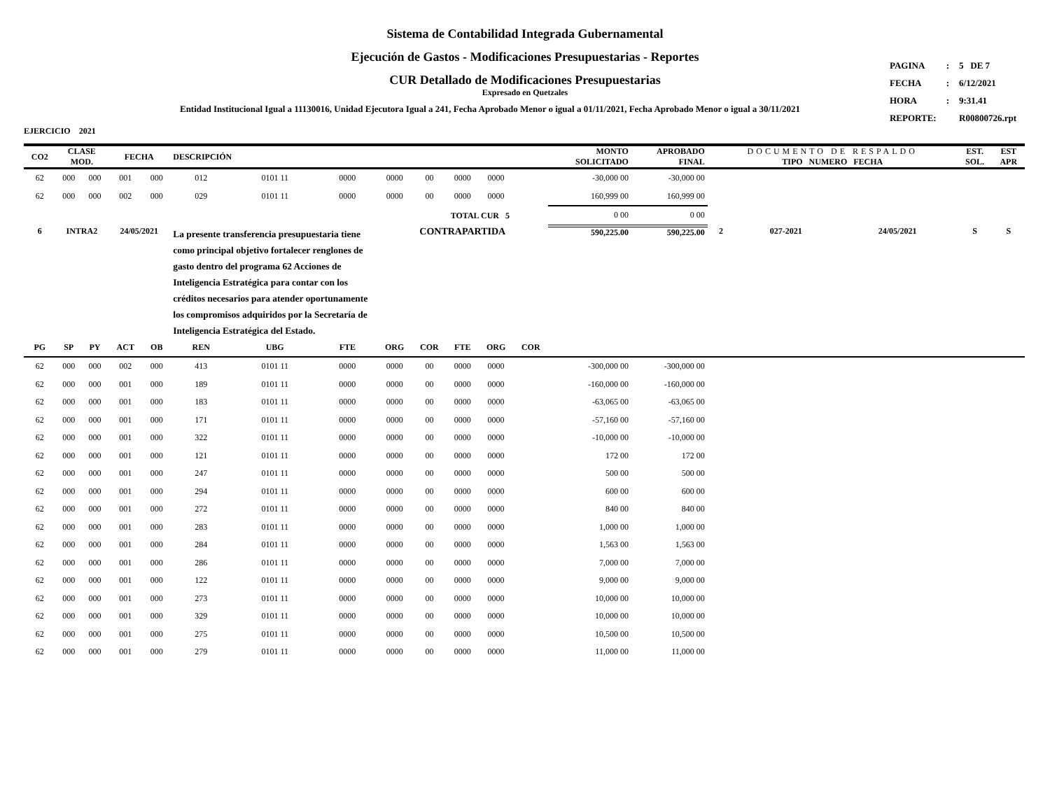Sistema de Contabilidad Integrada Gubernamental
Ejecución de Gastos - Modificaciones Presupuestarias - Reportes
CUR Detallado de Modificaciones Presupuestarias
Expresado en Quetzales
Entidad Institucional Igual a 11130016, Unidad Ejecutora Igual a 241, Fecha Aprobado Menor o igual a 01/11/2021, Fecha Aprobado Menor o igual a 30/11/2021
| PAGINA | : | 5 DE 7 |
| FECHA | : | 6/12/2021 |
| HORA | : | 9:31.41 |
| REPORTE: | | R00800726.rpt |
EJERCICIO 2021
| CO2 | CLASE MOD. | | FECHA | | DESCRIPCIÓN | | | | | | | | MONTO SOLICITADO | APROBADO FINAL | DOCUMENTO DE RESPALDO TIPO NUMERO FECHA | | | EST. SOL. | EST APR |
| --- | --- | --- | --- | --- | --- | --- | --- | --- | --- | --- | --- | --- | --- | --- | --- | --- | --- | --- | --- |
| 62 | 000 | 000 | 001 | 000 | 012 | 0101 11 | 0000 | 0000 | 00 | 0000 | 0000 | | -30,000 00 | -30,000 00 | | | | | |
| 62 | 000 | 000 | 002 | 000 | 029 | 0101 11 | 0000 | 0000 | 00 | 0000 | 0000 | | 160,999 00 | 160,999 00 | | | | | |
| | | | | | | | | | TOTAL CUR 5 | | | | 0 00 | 0 00 | | | | | |
| 6 | INTRA2 | | 24/05/2021 | | La presente transferencia presupuestaria tiene como principal objetivo fortalecer renglones de gasto dentro del programa 62 Acciones de Inteligencia Estratégica para contar con los créditos necesarios para atender oportunamente los compromisos adquiridos por la Secretaría de Inteligencia Estratégica del Estado. | | | CONTRAPARTIDA | | | | | 590,225.00 | 590,225.00 | 2 | 027-2021 | 24/05/2021 | S | S |
| PG | SP | PY | ACT | OB | REN | UBG | FTE | ORG | COR | FTE | ORG | COR | | | | | | | |
| 62 | 000 | 000 | 002 | 000 | 413 | 0101 11 | 0000 | 0000 | 00 | 0000 | 0000 | | -300,000 00 | -300,000 00 | | | | | |
| 62 | 000 | 000 | 001 | 000 | 189 | 0101 11 | 0000 | 0000 | 00 | 0000 | 0000 | | -160,000 00 | -160,000 00 | | | | | |
| 62 | 000 | 000 | 001 | 000 | 183 | 0101 11 | 0000 | 0000 | 00 | 0000 | 0000 | | -63,065 00 | -63,065 00 | | | | | |
| 62 | 000 | 000 | 001 | 000 | 171 | 0101 11 | 0000 | 0000 | 00 | 0000 | 0000 | | -57,160 00 | -57,160 00 | | | | | |
| 62 | 000 | 000 | 001 | 000 | 322 | 0101 11 | 0000 | 0000 | 00 | 0000 | 0000 | | -10,000 00 | -10,000 00 | | | | | |
| 62 | 000 | 000 | 001 | 000 | 121 | 0101 11 | 0000 | 0000 | 00 | 0000 | 0000 | | 172 00 | 172 00 | | | | | |
| 62 | 000 | 000 | 001 | 000 | 247 | 0101 11 | 0000 | 0000 | 00 | 0000 | 0000 | | 500 00 | 500 00 | | | | | |
| 62 | 000 | 000 | 001 | 000 | 294 | 0101 11 | 0000 | 0000 | 00 | 0000 | 0000 | | 600 00 | 600 00 | | | | | |
| 62 | 000 | 000 | 001 | 000 | 272 | 0101 11 | 0000 | 0000 | 00 | 0000 | 0000 | | 840 00 | 840 00 | | | | | |
| 62 | 000 | 000 | 001 | 000 | 283 | 0101 11 | 0000 | 0000 | 00 | 0000 | 0000 | | 1,000 00 | 1,000 00 | | | | | |
| 62 | 000 | 000 | 001 | 000 | 284 | 0101 11 | 0000 | 0000 | 00 | 0000 | 0000 | | 1,563 00 | 1,563 00 | | | | | |
| 62 | 000 | 000 | 001 | 000 | 286 | 0101 11 | 0000 | 0000 | 00 | 0000 | 0000 | | 7,000 00 | 7,000 00 | | | | | |
| 62 | 000 | 000 | 001 | 000 | 122 | 0101 11 | 0000 | 0000 | 00 | 0000 | 0000 | | 9,000 00 | 9,000 00 | | | | | |
| 62 | 000 | 000 | 001 | 000 | 273 | 0101 11 | 0000 | 0000 | 00 | 0000 | 0000 | | 10,000 00 | 10,000 00 | | | | | |
| 62 | 000 | 000 | 001 | 000 | 329 | 0101 11 | 0000 | 0000 | 00 | 0000 | 0000 | | 10,000 00 | 10,000 00 | | | | | |
| 62 | 000 | 000 | 001 | 000 | 275 | 0101 11 | 0000 | 0000 | 00 | 0000 | 0000 | | 10,500 00 | 10,500 00 | | | | | |
| 62 | 000 | 000 | 001 | 000 | 279 | 0101 11 | 0000 | 0000 | 00 | 0000 | 0000 | | 11,000 00 | 11,000 00 | | | | | |